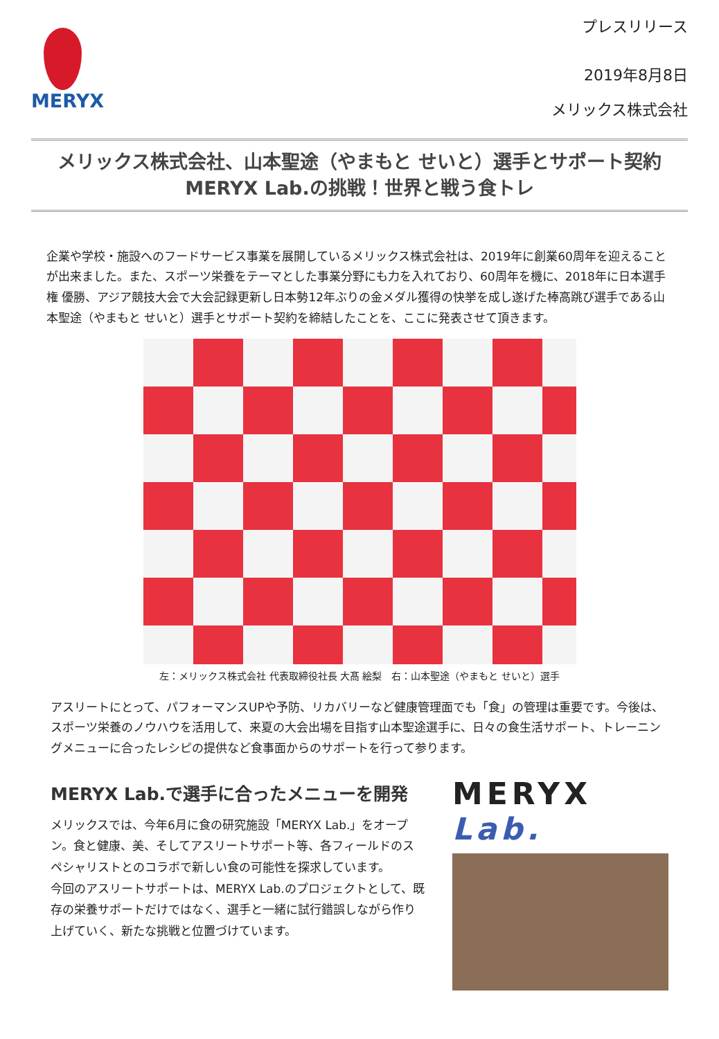MERYX
プレスリリース
2019年8月8日
メリックス株式会社
メリックス株式会社、山本聖途（やまもと せいと）選手とサポート契約
MERYX Lab.の挑戦！世界と戦う食トレ
企業や学校・施設へのフードサービス事業を展開しているメリックス株式会社は、2019年に創業60周年を迎えることが出来ました。また、スポーツ栄養をテーマとした事業分野にも力を入れており、60周年を機に、2018年に日本選手権 優勝、アジア競技大会で大会記録更新し日本勢12年ぶりの金メダル獲得の快挙を成し遂げた棒高跳び選手である山本聖途（やまもと せいと）選手とサポート契約を締結したことを、ここに発表させて頂きます。
左：メリックス株式会社 代表取締役社長 大髙 絵梨　右：山本聖途（やまもと せいと）選手
アスリートにとって、パフォーマンスUPや予防、リカバリーなど健康管理面でも「食」の管理は重要です。今後は、スポーツ栄養のノウハウを活用して、来夏の大会出場を目指す山本聖途選手に、日々の食生活サポート、トレーニングメニューに合ったレシピの提供など食事面からのサポートを行って参ります。
MERYX Lab.で選手に合ったメニューを開発
メリックスでは、今年6月に食の研究施設「MERYX Lab.」をオープン。食と健康、美、そしてアスリートサポート等、各フィールドのスペシャリストとのコラボで新しい食の可能性を探求しています。
今回のアスリートサポートは、MERYX Lab.のプロジェクトとして、既存の栄養サポートだけではなく、選手と一緒に試行錯誤しながら作り上げていく、新たな挑戦と位置づけています。
MERYX Lab.